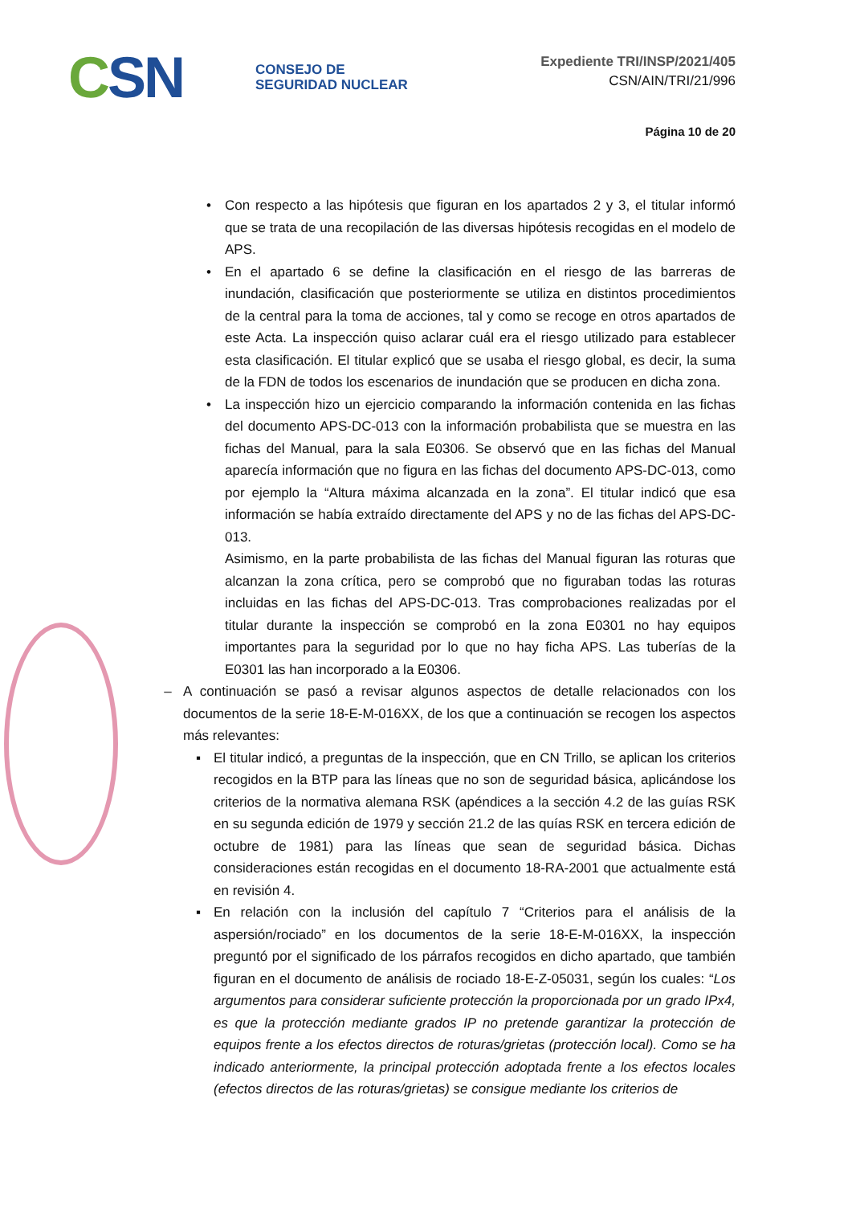CSN
CONSEJO DE
SEGURIDAD NUCLEAR
Expediente TRI/INSP/2021/405
CSN/AIN/TRI/21/996
Página 10 de 20
• Con respecto a las hipótesis que figuran en los apartados 2 y 3, el titular informó que se trata de una recopilación de las diversas hipótesis recogidas en el modelo de APS.
• En el apartado 6 se define la clasificación en el riesgo de las barreras de inundación, clasificación que posteriormente se utiliza en distintos procedimientos de la central para la toma de acciones, tal y como se recoge en otros apartados de este Acta. La inspección quiso aclarar cuál era el riesgo utilizado para establecer esta clasificación. El titular explicó que se usaba el riesgo global, es decir, la suma de la FDN de todos los escenarios de inundación que se producen en dicha zona.
• La inspección hizo un ejercicio comparando la información contenida en las fichas del documento APS-DC-013 con la información probabilista que se muestra en las fichas del Manual, para la sala E0306. Se observó que en las fichas del Manual aparecía información que no figura en las fichas del documento APS-DC-013, como por ejemplo la “Altura máxima alcanzada en la zona”. El titular indicó que esa información se había extraído directamente del APS y no de las fichas del APS-DC-013.
Asimismo, en la parte probabilista de las fichas del Manual figuran las roturas que alcanzan la zona crítica, pero se comprobó que no figuraban todas las roturas incluidas en las fichas del APS-DC-013. Tras comprobaciones realizadas por el titular durante la inspección se comprobó en la zona E0301 no hay equipos importantes para la seguridad por lo que no hay ficha APS. Las tuberías de la E0301 las han incorporado a la E0306.
– A continuación se pasó a revisar algunos aspectos de detalle relacionados con los documentos de la serie 18-E-M-016XX, de los que a continuación se recogen los aspectos más relevantes:
▪ El titular indicó, a preguntas de la inspección, que en CN Trillo, se aplican los criterios recogidos en la BTP para las líneas que no son de seguridad básica, aplicándose los criterios de la normativa alemana RSK (apéndices a la sección 4.2 de las guías RSK en su segunda edición de 1979 y sección 21.2 de las quías RSK en tercera edición de octubre de 1981) para las líneas que sean de seguridad básica. Dichas consideraciones están recogidas en el documento 18-RA-2001 que actualmente está en revisión 4.
▪ En relación con la inclusión del capítulo 7 “Criterios para el análisis de la aspersión/rociado” en los documentos de la serie 18-E-M-016XX, la inspección preguntó por el significado de los párrafos recogidos en dicho apartado, que también figuran en el documento de análisis de rociado 18-E-Z-05031, según los cuales: “Los argumentos para considerar suficiente protección la proporcionada por un grado IPx4, es que la protección mediante grados IP no pretende garantizar la protección de equipos frente a los efectos directos de roturas/grietas (protección local). Como se ha indicado anteriormente, la principal protección adoptada frente a los efectos locales (efectos directos de las roturas/grietas) se consigue mediante los criterios de